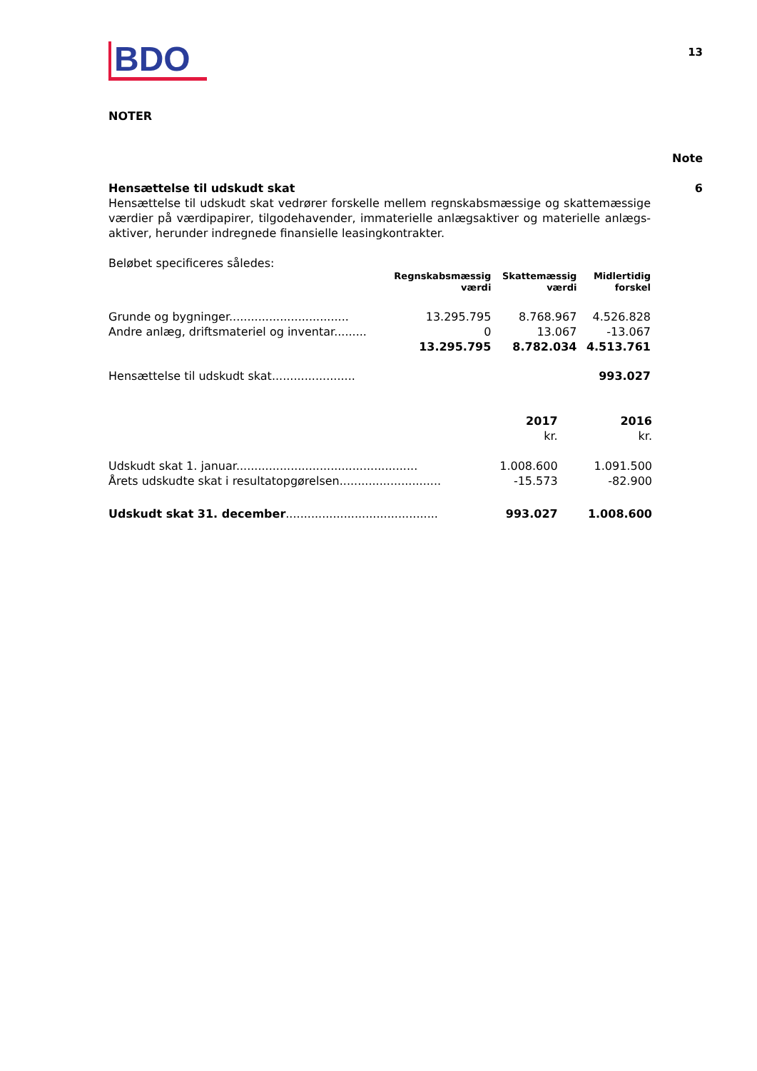BDO
13
NOTER
Note
Hensættelse til udskudt skat
Hensættelse til udskudt skat vedrører forskelle mellem regnskabsmæssige og skattemæssige værdier på værdipapirer, tilgodehavender, immaterielle anlægsaktiver og materielle anlægs-aktiver, herunder indregnede finansielle leasingkontrakter.
Beløbet specificeres således:
| | Regnskabsmæssig værdi | Skattemæssig værdi | Midlertidig forskel |
| Grunde og bygninger................................. | 13.295.795 | 8.768.967 | 4.526.828 |
| Andre anlæg, driftsmateriel og inventar......... | 0 | 13.067 | -13.067 |
| | 13.295.795 | 8.782.034 | 4.513.761 |
| Hensættelse til udskudt skat....................... | | | 993.027 |
| | 2017 kr. | 2016 kr. |
| Udskudt skat 1. januar.................................................. | 1.008.600 | 1.091.500 |
| Årets udskudte skat i resultatopgørelsen............................ | -15.573 | -82.900 |
| Udskudt skat 31. december .......................................... | 993.027 | 1.008.600 |
6